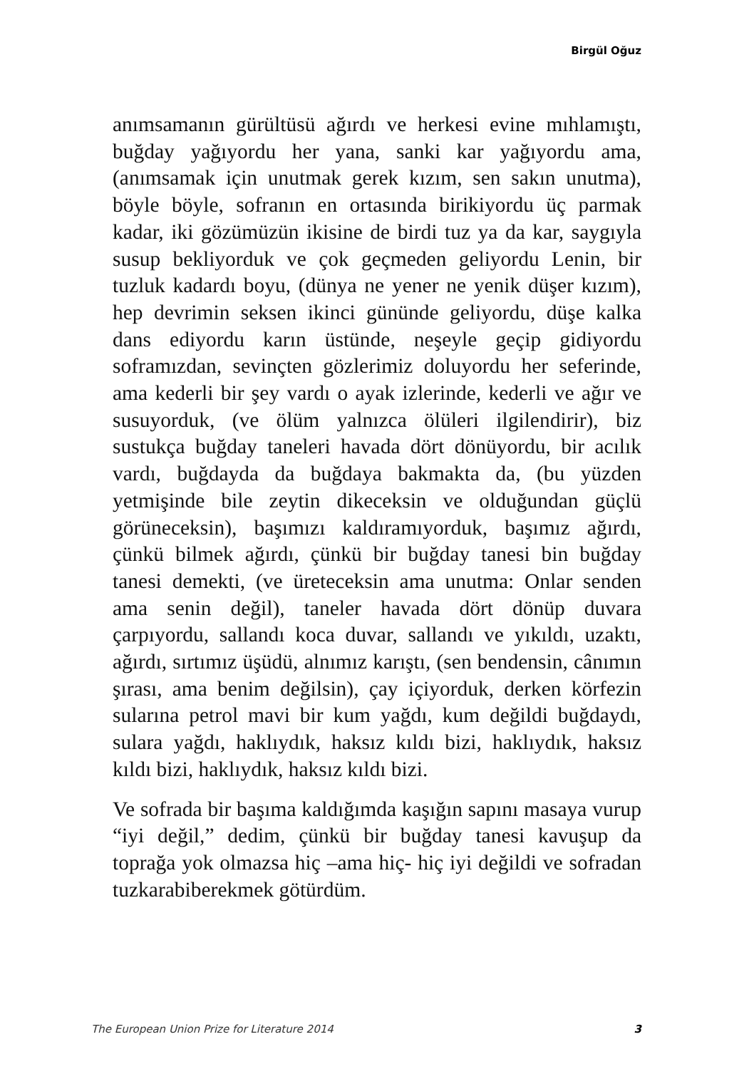Birgül Oğuz
anımsamanın gürültüsü ağırdı ve herkesi evine mıhlamıştı, buğday yağıyordu her yana, sanki kar yağıyordu ama, (anımsamak için unutmak gerek kızım, sen sakın unutma), böyle böyle, sofranın en ortasında birikiyordu üç parmak kadar, iki gözümüzün ikisine de birdi tuz ya da kar, saygıyla susup bekliyorduk ve çok geçmeden geliyordu Lenin, bir tuzluk kadardı boyu, (dünya ne yener ne yenik düşer kızım), hep devrimin seksen ikinci gününde geliyordu, düşe kalka dans ediyordu karın üstünde, neşeyle geçip gidiyordu soframızdan, sevinçten gözlerimiz doluyordu her seferinde, ama kederli bir şey vardı o ayak izlerinde, kederli ve ağır ve susuyorduk, (ve ölüm yalnızca ölüleri ilgilendirir), biz sustukça buğday taneleri havada dört dönüyordu, bir acılık vardı, buğdayda da buğdaya bakmakta da, (bu yüzden yetmişinde bile zeytin dikeceksin ve olduğundan güçlü görüneceksin), başımızı kaldıramıyorduk, başımız ağırdı, çünkü bilmek ağırdı, çünkü bir buğday tanesi bin buğday tanesi demekti, (ve üreteceksin ama unutma: Onlar senden ama senin değil), taneler havada dört dönüp duvara çarpıyordu, sallandı koca duvar, sallandı ve yıkıldı, uzaktı, ağırdı, sırtımız üşüdü, alnımız karıştı, (sen bendensin, cânımın şırası, ama benim değilsin), çay içiyorduk, derken körfezin sularına petrol mavi bir kum yağdı, kum değildi buğdaydı, sulara yağdı, haklıydık, haksız kıldı bizi, haklıydık, haksız kıldı bizi, haklıydık, haksız kıldı bizi.
Ve sofrada bir başıma kaldığımda kaşığın sapını masaya vurup “iyi değil,” dedim, çünkü bir buğday tanesi kavuşup da toprağa yok olmazsa hiç –ama hiç- hiç iyi değildi ve sofradan tuzkarabiberekmek götürdüm.
The European Union Prize for Literature 2014 3